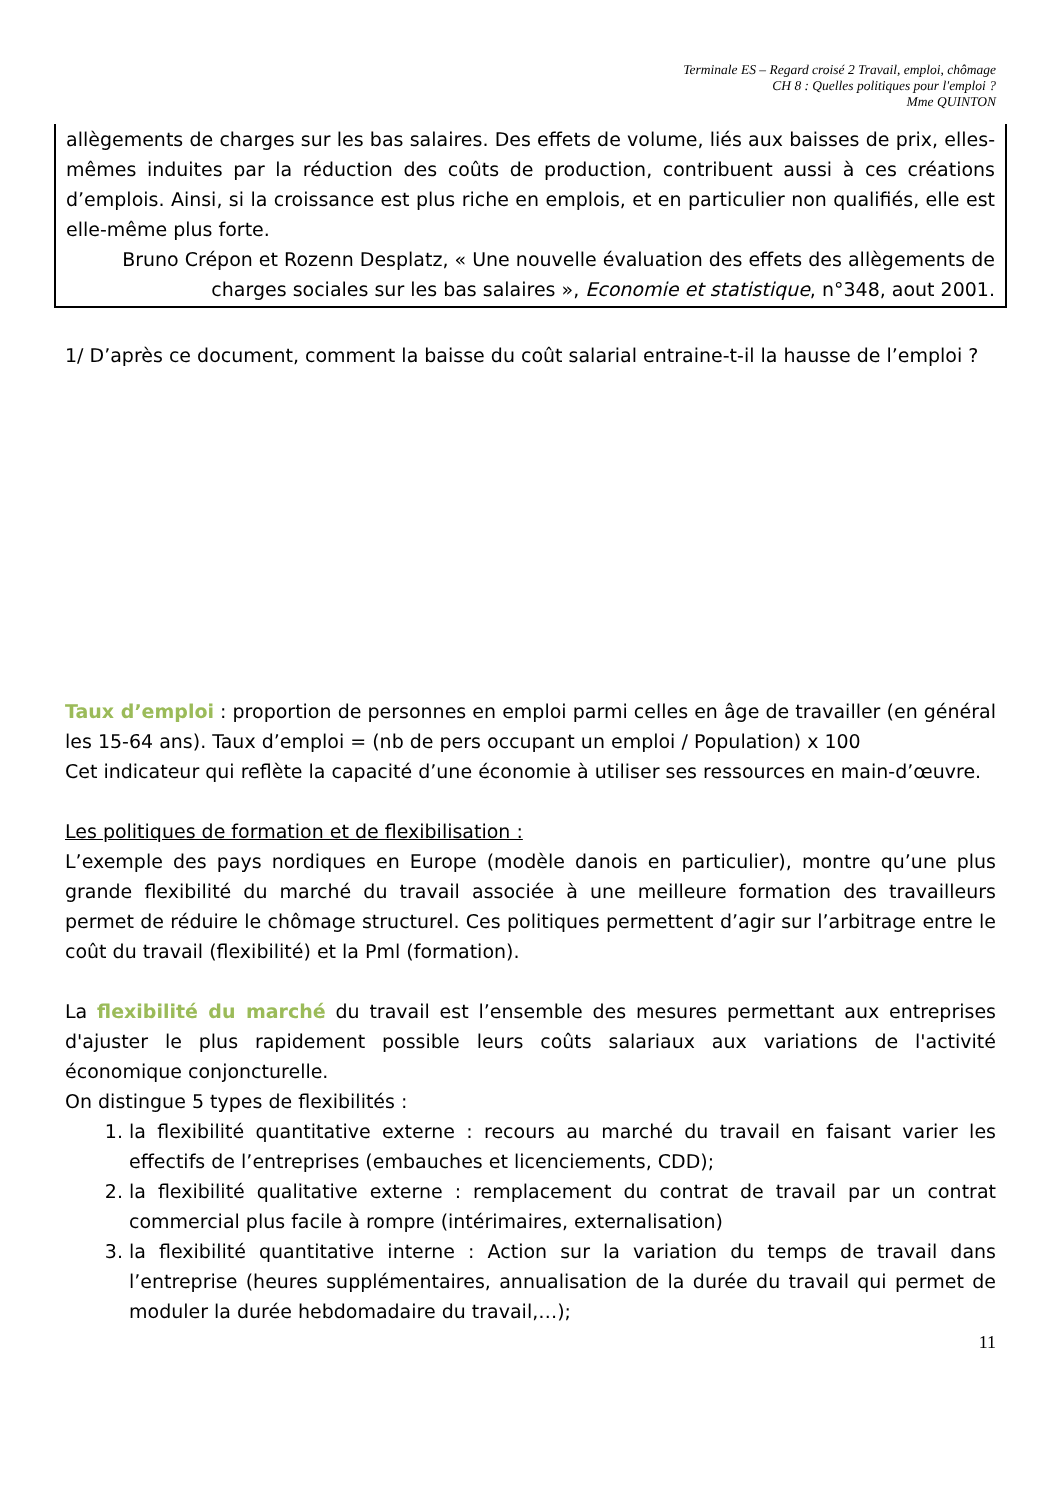Terminale ES – Regard croisé 2 Travail, emploi, chômage
CH 8 : Quelles politiques pour l'emploi ?
Mme QUINTON
allègements de charges sur les bas salaires. Des effets de volume, liés aux baisses de prix, elles-mêmes induites par la réduction des coûts de production, contribuent aussi à ces créations d’emplois. Ainsi, si la croissance est plus riche en emplois, et en particulier non qualifiés, elle est elle-même plus forte.
Bruno Crépon et Rozenn Desplatz, « Une nouvelle évaluation des effets des allègements de charges sociales sur les bas salaires », Economie et statistique, n°348, aout 2001.
1/ D’après ce document, comment la baisse du coût salarial entraine-t-il la hausse de l’emploi ?
Taux d’emploi : proportion de personnes en emploi parmi celles en âge de travailler (en général les 15-64 ans). Taux d’emploi = (nb de pers occupant un emploi / Population) x 100
Cet indicateur qui reflète la capacité d’une économie à utiliser ses ressources en main-d’œuvre.
Les politiques de formation et de flexibilisation :
L’exemple des pays nordiques en Europe (modèle danois en particulier), montre qu’une plus grande flexibilité du marché du travail associée à une meilleure formation des travailleurs permet de réduire le chômage structurel. Ces politiques permettent d’agir sur l’arbitrage entre le coût du travail (flexibilité) et la Pml (formation).
La flexibilité du marché du travail est l’ensemble des mesures permettant aux entreprises d'ajuster le plus rapidement possible leurs coûts salariaux aux variations de l'activité économique conjoncturelle.
On distingue 5 types de flexibilités :
1. la flexibilité quantitative externe : recours au marché du travail en faisant varier les effectifs de l’entreprises (embauches et licenciements, CDD);
2. la flexibilité qualitative externe : remplacement du contrat de travail par un contrat commercial plus facile à rompre (intérimaires, externalisation)
3. la flexibilité quantitative interne : Action sur la variation du temps de travail dans l’entreprise (heures supplémentaires, annualisation de la durée du travail qui permet de moduler la durée hebdomadaire du travail,…);
11